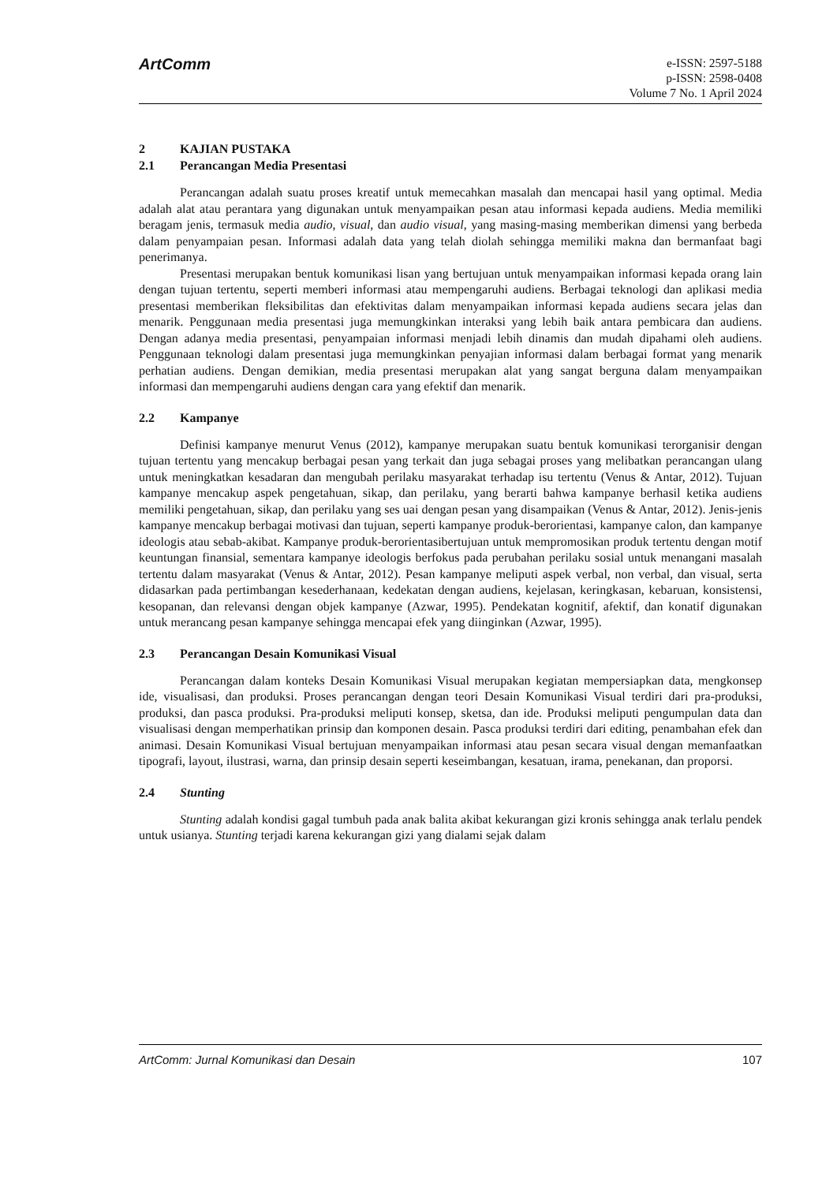ArtComm
e-ISSN: 2597-5188
p-ISSN: 2598-0408
Volume 7 No. 1 April 2024
2 KAJIAN PUSTAKA
2.1 Perancangan Media Presentasi
Perancangan adalah suatu proses kreatif untuk memecahkan masalah dan mencapai hasil yang optimal. Media adalah alat atau perantara yang digunakan untuk menyampaikan pesan atau informasi kepada audiens. Media memiliki beragam jenis, termasuk media audio, visual, dan audio visual, yang masing-masing memberikan dimensi yang berbeda dalam penyampaian pesan. Informasi adalah data yang telah diolah sehingga memiliki makna dan bermanfaat bagi penerimanya.
Presentasi merupakan bentuk komunikasi lisan yang bertujuan untuk menyampaikan informasi kepada orang lain dengan tujuan tertentu, seperti memberi informasi atau mempengaruhi audiens. Berbagai teknologi dan aplikasi media presentasi memberikan fleksibilitas dan efektivitas dalam menyampaikan informasi kepada audiens secara jelas dan menarik. Penggunaan media presentasi juga memungkinkan interaksi yang lebih baik antara pembicara dan audiens. Dengan adanya media presentasi, penyampaian informasi menjadi lebih dinamis dan mudah dipahami oleh audiens. Penggunaan teknologi dalam presentasi juga memungkinkan penyajian informasi dalam berbagai format yang menarik perhatian audiens. Dengan demikian, media presentasi merupakan alat yang sangat berguna dalam menyampaikan informasi dan mempengaruhi audiens dengan cara yang efektif dan menarik.
2.2 Kampanye
Definisi kampanye menurut Venus (2012), kampanye merupakan suatu bentuk komunikasi terorganisir dengan tujuan tertentu yang mencakup berbagai pesan yang terkait dan juga sebagai proses yang melibatkan perancangan ulang untuk meningkatkan kesadaran dan mengubah perilaku masyarakat terhadap isu tertentu (Venus & Antar, 2012). Tujuan kampanye mencakup aspek pengetahuan, sikap, dan perilaku, yang berarti bahwa kampanye berhasil ketika audiens memiliki pengetahuan, sikap, dan perilaku yang ses uai dengan pesan yang disampaikan (Venus & Antar, 2012). Jenis-jenis kampanye mencakup berbagai motivasi dan tujuan, seperti kampanye produk-berorientasi, kampanye calon, dan kampanye ideologis atau sebab-akibat. Kampanye produk-berorientasibertujuan untuk mempromosikan produk tertentu dengan motif keuntungan finansial, sementara kampanye ideologis berfokus pada perubahan perilaku sosial untuk menangani masalah tertentu dalam masyarakat (Venus & Antar, 2012). Pesan kampanye meliputi aspek verbal, non verbal, dan visual, serta didasarkan pada pertimbangan kesederhanaan, kedekatan dengan audiens, kejelasan, keringkasan, kebaruan, konsistensi, kesopanan, dan relevansi dengan objek kampanye (Azwar, 1995). Pendekatan kognitif, afektif, dan konatif digunakan untuk merancang pesan kampanye sehingga mencapai efek yang diinginkan (Azwar, 1995).
2.3 Perancangan Desain Komunikasi Visual
Perancangan dalam konteks Desain Komunikasi Visual merupakan kegiatan mempersiapkan data, mengkonsep ide, visualisasi, dan produksi. Proses perancangan dengan teori Desain Komunikasi Visual terdiri dari pra-produksi, produksi, dan pasca produksi. Pra-produksi meliputi konsep, sketsa, dan ide. Produksi meliputi pengumpulan data dan visualisasi dengan memperhatikan prinsip dan komponen desain. Pasca produksi terdiri dari editing, penambahan efek dan animasi. Desain Komunikasi Visual bertujuan menyampaikan informasi atau pesan secara visual dengan memanfaatkan tipografi, layout, ilustrasi, warna, dan prinsip desain seperti keseimbangan, kesatuan, irama, penekanan, dan proporsi.
2.4 Stunting
Stunting adalah kondisi gagal tumbuh pada anak balita akibat kekurangan gizi kronis sehingga anak terlalu pendek untuk usianya. Stunting terjadi karena kekurangan gizi yang dialami sejak dalam
ArtComm: Jurnal Komunikasi dan Desain 107